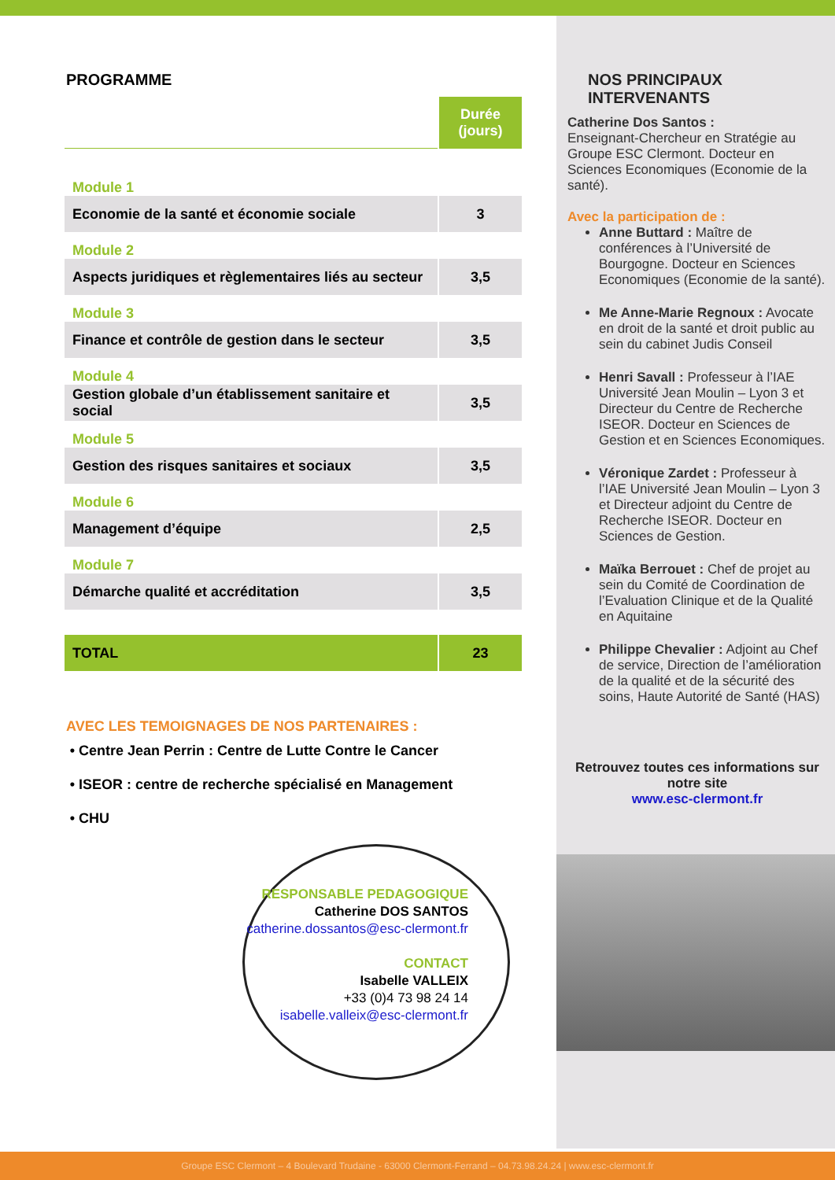PROGRAMME
| | Durée (jours) |
| Module 1 | |
| Economie de la santé et économie sociale | 3 |
| Module 2 | |
| Aspects juridiques et règlementaires liés au secteur | 3,5 |
| Module 3 | |
| Finance et contrôle de gestion dans le secteur | 3,5 |
| Module 4 | |
| Gestion globale d’un établissement sanitaire et social | 3,5 |
| Module 5 | |
| Gestion des risques sanitaires et sociaux | 3,5 |
| Module 6 | |
| Management d’équipe | 2,5 |
| Module 7 | |
| Démarche qualité et accréditation | 3,5 |
| TOTAL | 23 |
AVEC LES TEMOIGNAGES DE NOS PARTENAIRES :
Centre Jean Perrin : Centre de Lutte Contre le Cancer
ISEOR : centre de recherche spécialisé en Management
CHU
RESPONSABLE PEDAGOGIQUE
Catherine DOS SANTOS
catherine.dossantos@esc-clermont.fr
CONTACT
Isabelle VALLEIX
+33 (0)4 73 98 24 14
isabelle.valleix@esc-clermont.fr
NOS PRINCIPAUX
INTERVENANTS
Catherine Dos Santos :
Enseignant-Chercheur en Stratégie au Groupe ESC Clermont. Docteur en Sciences Economiques (Economie de la santé).
Avec la participation de :
Anne Buttard : Maître de conférences à l’Université de Bourgogne. Docteur en Sciences Economiques (Economie de la santé).
Me Anne-Marie Regnoux : Avocate en droit de la santé et droit public au sein du cabinet Judis Conseil
Henri Savall : Professeur à l’IAE Université Jean Moulin – Lyon 3 et Directeur du Centre de Recherche ISEOR. Docteur en Sciences de Gestion et en Sciences Economiques.
Véronique Zardet : Professeur à l’IAE Université Jean Moulin – Lyon 3 et Directeur adjoint du Centre de Recherche ISEOR. Docteur en Sciences de Gestion.
Maïka Berrouet : Chef de projet au sein du Comité de Coordination de l’Evaluation Clinique et de la Qualité en Aquitaine
Philippe Chevalier : Adjoint au Chef de service, Direction de l’amélioration de la qualité et de la sécurité des soins, Haute Autorité de Santé (HAS)
Retrouvez toutes ces informations sur notre site
www.esc-clermont.fr
Groupe ESC Clermont – 4 Boulevard Trudaine - 63000 Clermont-Ferrand – 04.73.98.24.24 | www.esc-clermont.fr